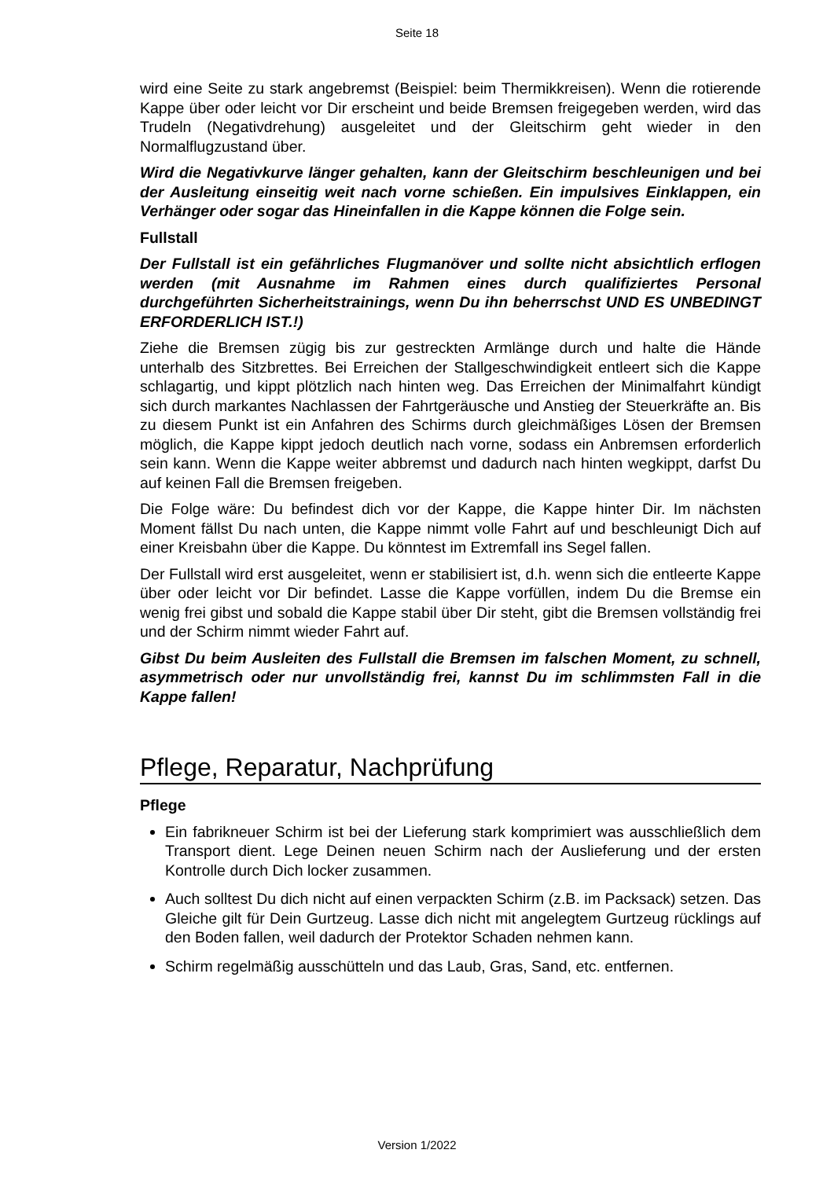Seite 18
wird eine Seite zu stark angebremst (Beispiel: beim Thermikkreisen). Wenn die rotierende Kappe über oder leicht vor Dir erscheint und beide Bremsen freigegeben werden, wird das Trudeln (Negativdrehung) ausgeleitet und der Gleitschirm geht wieder in den Normalflugzustand über.
Wird die Negativkurve länger gehalten, kann der Gleitschirm beschleunigen und bei der Ausleitung einseitig weit nach vorne schießen. Ein impulsives Einklappen, ein Verhänger oder sogar das Hineinfallen in die Kappe können die Folge sein.
Fullstall
Der Fullstall ist ein gefährliches Flugmanöver und sollte nicht absichtlich erflogen werden (mit Ausnahme im Rahmen eines durch qualifiziertes Personal durchgeführten Sicherheitstrainings, wenn Du ihn beherrschst UND ES UNBEDINGT ERFORDERLICH IST.!)
Ziehe die Bremsen zügig bis zur gestreckten Armlänge durch und halte die Hände unterhalb des Sitzbrettes. Bei Erreichen der Stallgeschwindigkeit entleert sich die Kappe schlagartig, und kippt plötzlich nach hinten weg. Das Erreichen der Minimalfahrt kündigt sich durch markantes Nachlassen der Fahrtgeräusche und Anstieg der Steuerkräfte an. Bis zu diesem Punkt ist ein Anfahren des Schirms durch gleichmäßiges Lösen der Bremsen möglich, die Kappe kippt jedoch deutlich nach vorne, sodass ein Anbremsen erforderlich sein kann. Wenn die Kappe weiter abbremst und dadurch nach hinten wegkippt, darfst Du auf keinen Fall die Bremsen freigeben.
Die Folge wäre: Du befindest dich vor der Kappe, die Kappe hinter Dir. Im nächsten Moment fällst Du nach unten, die Kappe nimmt volle Fahrt auf und beschleunigt Dich auf einer Kreisbahn über die Kappe. Du könntest im Extremfall ins Segel fallen.
Der Fullstall wird erst ausgeleitet, wenn er stabilisiert ist, d.h. wenn sich die entleerte Kappe über oder leicht vor Dir befindet. Lasse die Kappe vorfüllen, indem Du die Bremse ein wenig frei gibst und sobald die Kappe stabil über Dir steht, gibt die Bremsen vollständig frei und der Schirm nimmt wieder Fahrt auf.
Gibst Du beim Ausleiten des Fullstall die Bremsen im falschen Moment, zu schnell, asymmetrisch oder nur unvollständig frei, kannst Du im schlimmsten Fall in die Kappe fallen!
Pflege, Reparatur, Nachprüfung
Pflege
Ein fabrikneuer Schirm ist bei der Lieferung stark komprimiert was ausschließlich dem Transport dient. Lege Deinen neuen Schirm nach der Auslieferung und der ersten Kontrolle durch Dich locker zusammen.
Auch solltest Du dich nicht auf einen verpackten Schirm (z.B. im Packsack) setzen. Das Gleiche gilt für Dein Gurtzeug. Lasse dich nicht mit angelegtem Gurtzeug rücklings auf den Boden fallen, weil dadurch der Protektor Schaden nehmen kann.
Schirm regelmäßig ausschütteln und das Laub, Gras, Sand, etc. entfernen.
Version 1/2022